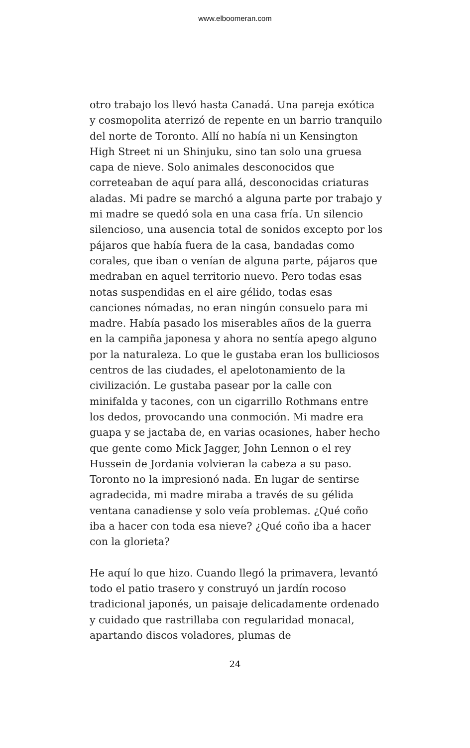www.elboomeran.com
otro trabajo los llevó hasta Canadá. Una pareja exótica y cosmopolita aterrizó de repente en un barrio tranquilo del norte de Toronto. Allí no había ni un Kensington High Street ni un Shinjuku, sino tan solo una gruesa capa de nieve. Solo animales desconocidos que correteaban de aquí para allá, desconocidas criaturas aladas. Mi padre se marchó a alguna parte por trabajo y mi madre se quedó sola en una casa fría. Un silencio silencioso, una ausencia total de sonidos excepto por los pájaros que había fuera de la casa, bandadas como corales, que iban o venían de alguna parte, pájaros que medraban en aquel territorio nuevo. Pero todas esas notas suspendidas en el aire gélido, todas esas canciones nómadas, no eran ningún consuelo para mi madre. Había pasado los miserables años de la guerra en la campiña japonesa y ahora no sentía apego alguno por la naturaleza. Lo que le gustaba eran los bulliciosos centros de las ciudades, el apelotonamiento de la civilización. Le gustaba pasear por la calle con minifalda y tacones, con un cigarrillo Rothmans entre los dedos, provocando una conmoción. Mi madre era guapa y se jactaba de, en varias ocasiones, haber hecho que gente como Mick Jagger, John Lennon o el rey Hussein de Jordania volvieran la cabeza a su paso. Toronto no la impresionó nada. En lugar de sentirse agradecida, mi madre miraba a través de su gélida ventana canadiense y solo veía problemas. ¿Qué coño iba a hacer con toda esa nieve? ¿Qué coño iba a hacer con la glorieta?
He aquí lo que hizo. Cuando llegó la primavera, levantó todo el patio trasero y construyó un jardín rocoso tradicional japonés, un paisaje delicadamente ordenado y cuidado que rastrillaba con regularidad monacal, apartando discos voladores, plumas de
24